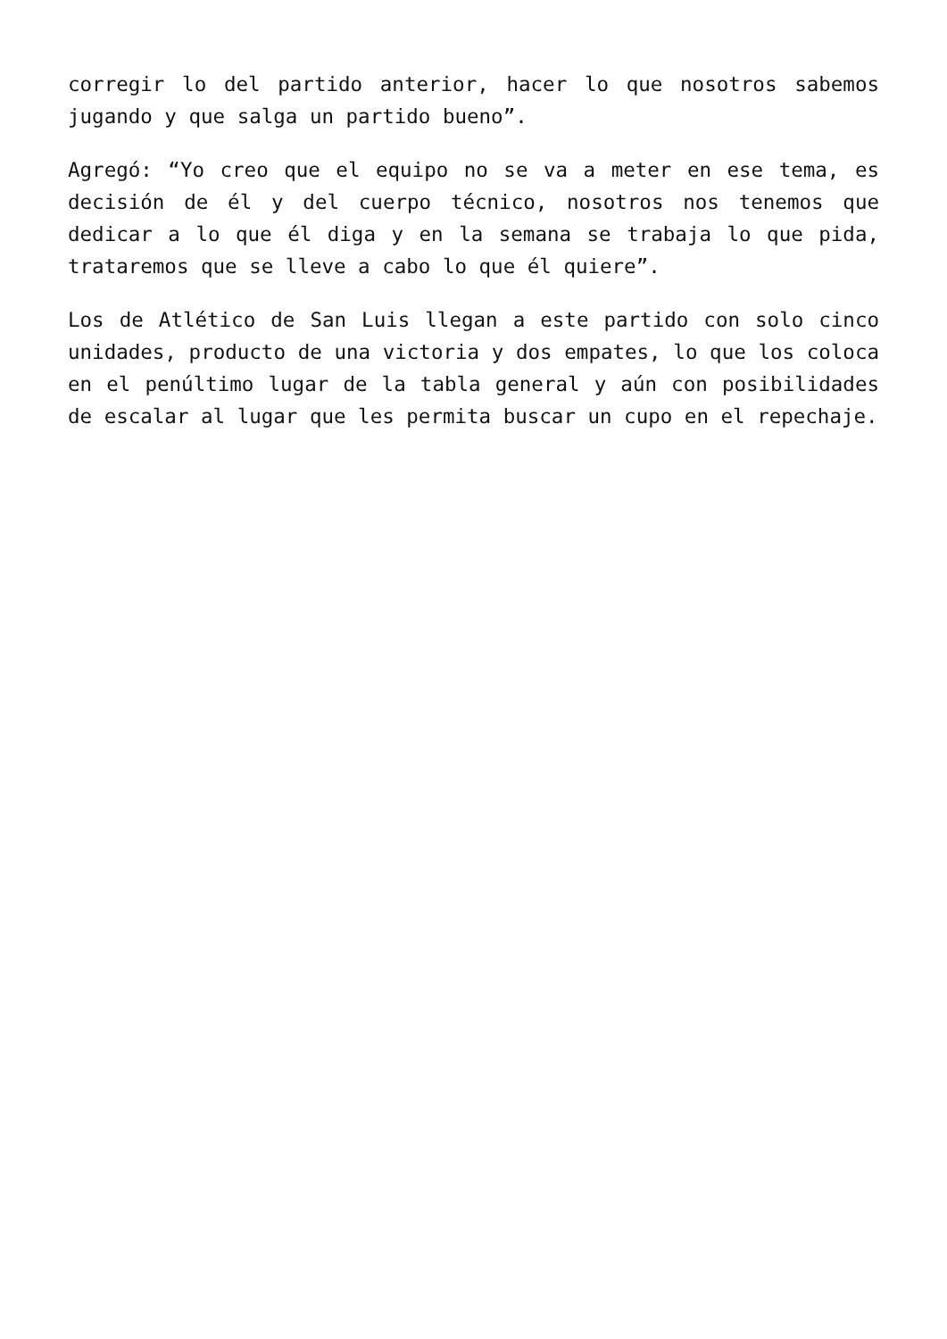corregir lo del partido anterior, hacer lo que nosotros sabemos jugando y que salga un partido bueno”.
Agregó: “Yo creo que el equipo no se va a meter en ese tema, es decisión de él y del cuerpo técnico, nosotros nos tenemos que dedicar a lo que él diga y en la semana se trabaja lo que pida, trataremos que se lleve a cabo lo que él quiere”.
Los de Atlético de San Luis llegan a este partido con solo cinco unidades, producto de una victoria y dos empates, lo que los coloca en el penúltimo lugar de la tabla general y aún con posibilidades de escalar al lugar que les permita buscar un cupo en el repechaje.